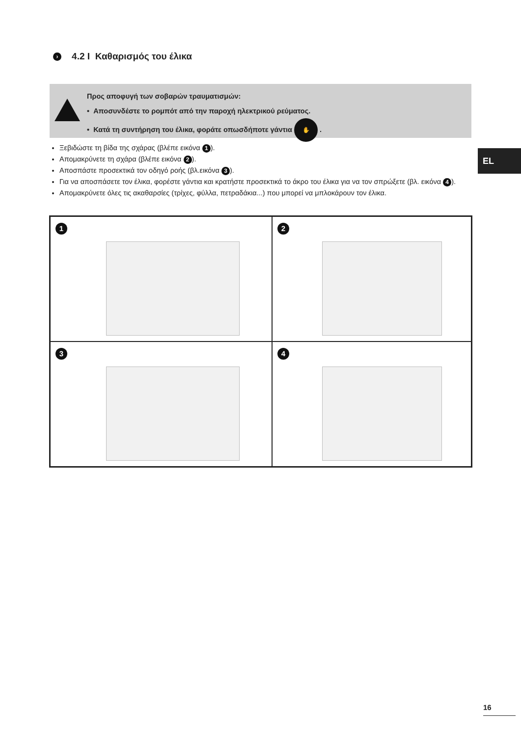› 4.2 I Καθαρισμός του έλικα
Προς αποφυγή των σοβαρών τραυματισμών:
• Αποσυνδέστε το ρομπότ από την παροχή ηλεκτρικού ρεύματος.
• Κατά τη συντήρηση του έλικα, φοράτε οπωσδήποτε γάντια ✋ .
EL
Ξεβιδώστε τη βίδα της σχάρας (βλέπε εικόνα 1).
Απομακρύνετε τη σχάρα (βλέπε εικόνα 2).
Αποσπάστε προσεκτικά τον οδηγό ροής (βλ.εικόνα 3).
Για να αποσπάσετε τον έλικα, φορέστε γάντια και κρατήστε προσεκτικά το άκρο του έλικα για να τον σπρώξετε (βλ. εικόνα 4).
Απομακρύνετε όλες τις ακαθαρσίες (τρίχες, φύλλα, πετραδάκια...) που μπορεί να μπλοκάρουν τον έλικα.
1
2
3
4
16